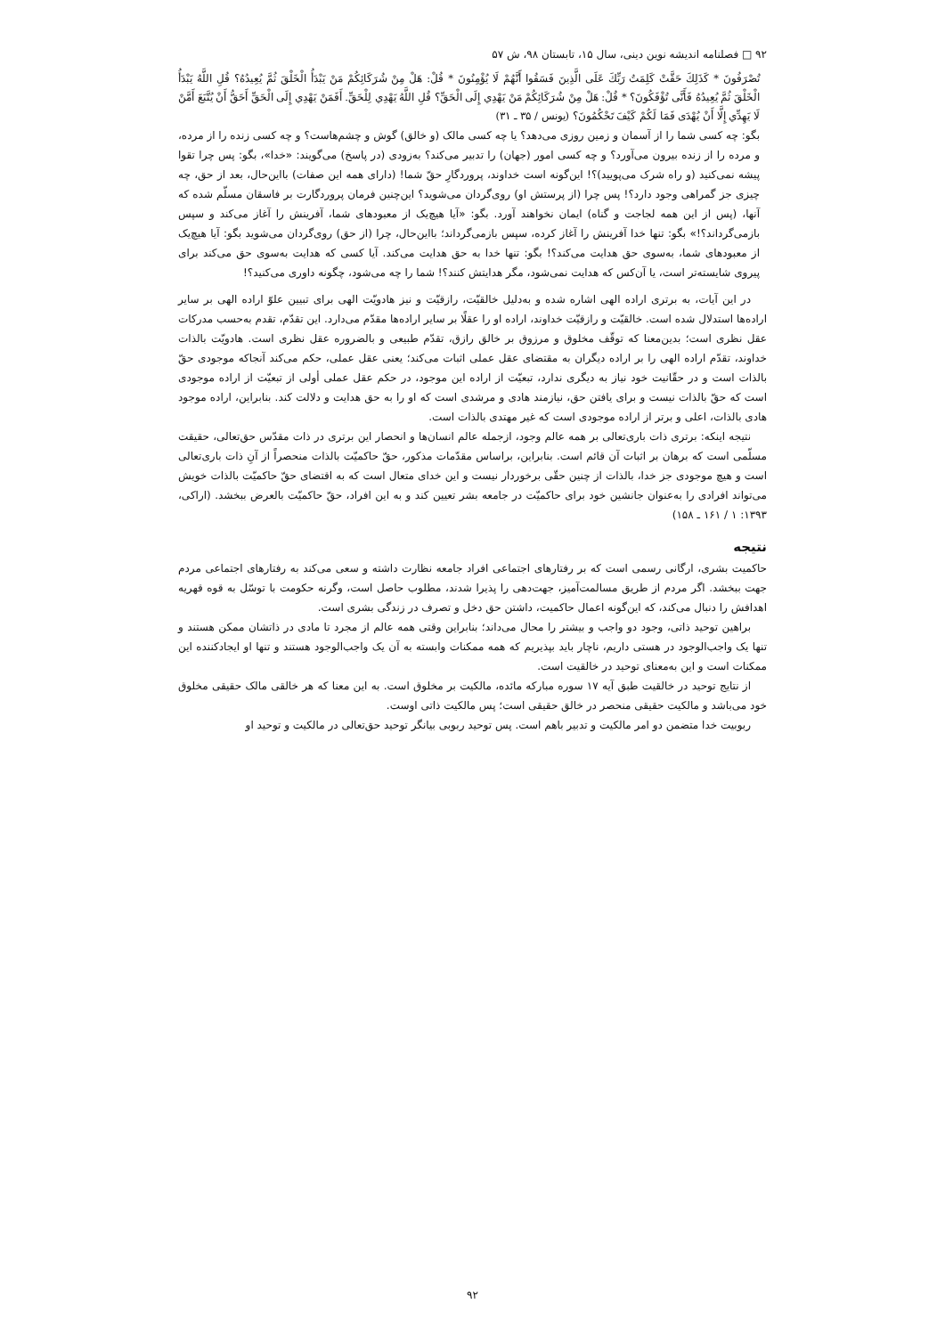۹۲ □ فصلنامه اندیشه نوین دینی، سال ۱۵، تابستان ۹۸، ش ۵۷
تُصْرَفُونَ * كَذَلِكَ حَقَّتْ كَلِمَتُ رَبِّكَ عَلَى الَّذِينَ فَسَقُوا أَنَّهُمْ لَا يُؤْمِنُونَ * قُلْ: هَلْ مِنْ شُرَكَائِكُمْ مَنْ يَبْدَأُ الْخَلْقَ ثُمَّ يُعِيدُهُ؟ قُلِ اللَّهُ يَبْدَأُ الْخَلْقَ ثُمَّ يُعِيدُهُ فَأَنَّى تُؤْفَكُونَ؟ * قُلْ: هَلْ مِنْ شُرَكَائِكُمْ مَنْ يَهْدِي إِلَى الْحَقِّ؟ قُلِ اللَّهُ يَهْدِي لِلْحَقِّ. أَفَمَنْ يَهْدِي إِلَى الْحَقِّ أَحَقُّ أَنْ يُتَّبَعَ أَمَّنْ لَا يَهِدِّي إِلَّا أَنْ يُهْدَى فَمَا لَكُمْ كَيْفَ تَحْكُمُونَ؟ (یونس / ۳۵ ـ ۳۱)
بگو: چه کسی شما را از آسمان و زمین روزی می‌دهد؟ یا چه کسی مالک (و خالق) گوش و چشم‌هاست؟ و چه کسی زنده را از مرده، و مرده را از زنده بیرون می‌آورد؟ و چه کسی امور (جهان) را تدبیر می‌کند؟ به‌زودی (در پاسخ) می‌گویند: «خدا»، بگو: پس چرا تقوا پیشه نمی‌کنید (و راه شرک می‌پویید)؟! این‌گونه است خداوند، پروردگارِ حقّ شما! (دارای همه این صفات) بااین‌حال، بعد از حق، چه چیزی جز گمراهی وجود دارد؟! پس چرا (از پرستش او) روی‌گردان می‌شوید؟ این‌چنین فرمان پروردگارت بر فاسقان مسلّم شده که آنها، (پس از این همه لجاجت و گناه) ایمان نخواهند آورد. بگو: «آیا هیچ‌یک از معبودهای شما، آفرینش را آغاز می‌کند و سپس بازمی‌گرداند؟!» بگو: تنها خدا آفرینش را آغاز کرده، سپس بازمی‌گرداند؛ بااین‌حال، چرا (از حق) روی‌گردان می‌شوید بگو: آیا هیچ‌یک از معبودهای شما، به‌سوی حق هدایت می‌کند؟! بگو: تنها خدا به حق هدایت می‌کند. آیا کسی که هدایت به‌سوی حق می‌کند برای پیروی شایسته‌تر است، یا آن‌کس که هدایت نمی‌شود، مگر هدایتش کنند؟! شما را چه می‌شود، چگونه داوری می‌کنید؟!
در این آیات، به برتری اراده الهی اشاره شده و به‌دلیل خالقیّت، رازقیّت و نیز هادویّت الهی برای تبیین علوّ اراده الهی بر سایر اراده‌ها استدلال شده است. خالقیّت و رازقیّت خداوند، اراده او را عقلًا بر سایر اراده‌ها مقدّم می‌دارد. این تقدّم، تقدم به‌حسب مدرکات عقل نظری است؛ بدین‌معنا که توقّف مخلوق و مرزوق بر خالق رازق، تقدّم طبیعی و بالضروره عقل نظری است. هادویّت بالذات خداوند، تقدّم اراده الهی را بر اراده دیگران به مقتضای عقل عملی اثبات می‌کند؛ یعنی عقل عملی، حکم می‌کند آنجاکه موجودی حقّ بالذات است و در حقّانیت خود نیاز به دیگری ندارد، تبعیّت از اراده این موجود، در حکم عقل عملی أولی از تبعیّت از اراده موجودی است که حقّ بالذات نیست و برای یافتن حق، نیازمند هادی و مرشدی است که او را به حق هدایت و دلالت کند. بنابراین، اراده موجود هادی بالذات، اعلی و برتر از اراده موجودی است که غیر مهتدی بالذات است.
نتیجه اینکه: برتری ذات باری‌تعالی بر همه عالم وجود، ازجمله عالم انسان‌ها و انحصار این برتری در ذات مقدّس حق‌تعالی، حقیقت مسلّمی است که برهان بر اثبات آن قائم است. بنابراین، براساس مقدّمات مذکور، حقّ حاکمیّت بالذات منحصراً از آنِ ذات باری‌تعالی است و هیچ موجودی جز خدا، بالذات از چنین حقّی برخوردار نیست و این خدای متعال است که به اقتضای حقّ حاکمیّت بالذات خویش می‌تواند افرادی را به‌عنوان جانشین خود برای حاکمیّت در جامعه بشر تعیین کند و به این افراد، حقّ حاکمیّت بالعرض ببخشد. (اراکی، ۱۳۹۳: ۱ / ۱۶۱ ـ ۱۵۸)
نتیجه
حاکمیت بشری، ارگانی رسمی است که بر رفتارهای اجتماعی افراد جامعه نظارت داشته و سعی می‌کند به رفتارهای اجتماعی مردم جهت ببخشد. اگر مردم از طریق مسالمت‌آمیز، جهت‌دهی را پذیرا شدند، مطلوب حاصل است، وگرنه حکومت با توسّل به قوه قهریه اهدافش را دنبال می‌کند، که این‌گونه اعمال حاکمیت، داشتن حق دخل و تصرف در زندگی بشری است.
براهین توحید ذاتی، وجود دو واجب و بیشتر را محال می‌داند؛ بنابراین وقتی همه عالم از مجرد تا مادی در ذاتشان ممکن هستند و تنها یک واجب‌الوجود در هستی داریم، ناچار باید بپذیریم که همه ممکنات وابسته به آن یک واجب‌الوجود هستند و تنها او ایجادکننده این ممکنات است و این به‌معنای توحید در خالقیت است.
از نتایج توحید در خالقیت طبق آیه ۱۷ سوره مبارکه مائده، مالکیت بر مخلوق است. به این معنا که هر خالقی مالک حقیقی مخلوق خود می‌باشد و مالکیت حقیقی منحصر در خالق حقیقی است؛ پس مالکیت ذاتی اوست.
ربوبیت خدا متضمن دو امر مالکیت و تدبیر باهم است. پس توحید ربوبی بیانگر توحید حق‌تعالی در مالکیت و توحید او
۹۲